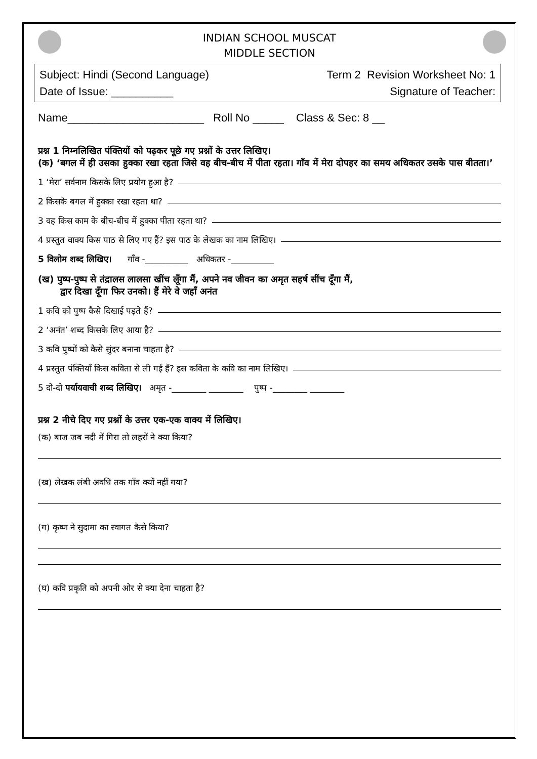INDIAN SCHOOL MUSCAT
MIDDLE SECTION
Subject: Hindi (Second Language) Term 2 Revision Worksheet No: 1
Date of Issue: __________ Signature of Teacher:
Name______________________ Roll No _____ Class & Sec: 8 __
प्रश्न 1 निम्नलिखित पंक्तियों को पढ़कर पूछे गए प्रश्नों के उत्तर लिखिए।
(क) ‘बगल में ही उसका हुक्का रखा रहता जिसे वह बीच-बीच में पीता रहता। गाँव में मेरा दोपहर का समय अधिकतर उसके पास बीतता।’
1 ‘मेरा’ सर्वनाम किसके लिए प्रयोग हुआ है?
2 किसके बगल में हुक्का रखा रहता था?
3 वह किस काम के बीच-बीच में हुक्का पीता रहता था?
4 प्रस्तुत वाक्य किस पाठ से लिए गए हैं? इस पाठ के लेखक का नाम लिखिए।
5 विलोम शब्द लिखिए। गाँव -__________ अधिकतर -__________
(ख) पुष्प-पुष्प से तंद्रालस लालसा खींच लूँगा मैं, अपने नव जीवन का अमृत सहर्ष सींच दूँगा मैं,
द्वार दिखा दूँगा फिर उनको। हैं मेरे वे जहाँ अनंत
1 कवि को पुष्प कैसे दिखाई पड़ते हैं?
2 ‘अनंत’ शब्द किसके लिए आया है?
3 कवि पुष्पों को कैसे सुंदर बनाना चाहता है?
4 प्रस्तुत पंक्तियाँ किस कविता से ली गई हैं? इस कविता के कवि का नाम लिखिए।
5 दो-दो पर्यायवाची शब्द लिखिए। अमृत -________ ________ पुष्प -________ ________
प्रश्न 2 नीचे दिए गए प्रश्नों के उत्तर एक-एक वाक्य में लिखिए।
(क) बाज जब नदी में गिरा तो लहरों ने क्या किया?
(ख) लेखक लंबी अवधि तक गाँव क्यों नहीं गया?
(ग) कृष्ण ने सुदामा का स्वागत कैसे किया?
(घ) कवि प्रकृति को अपनी ओर से क्या देना चाहता है?